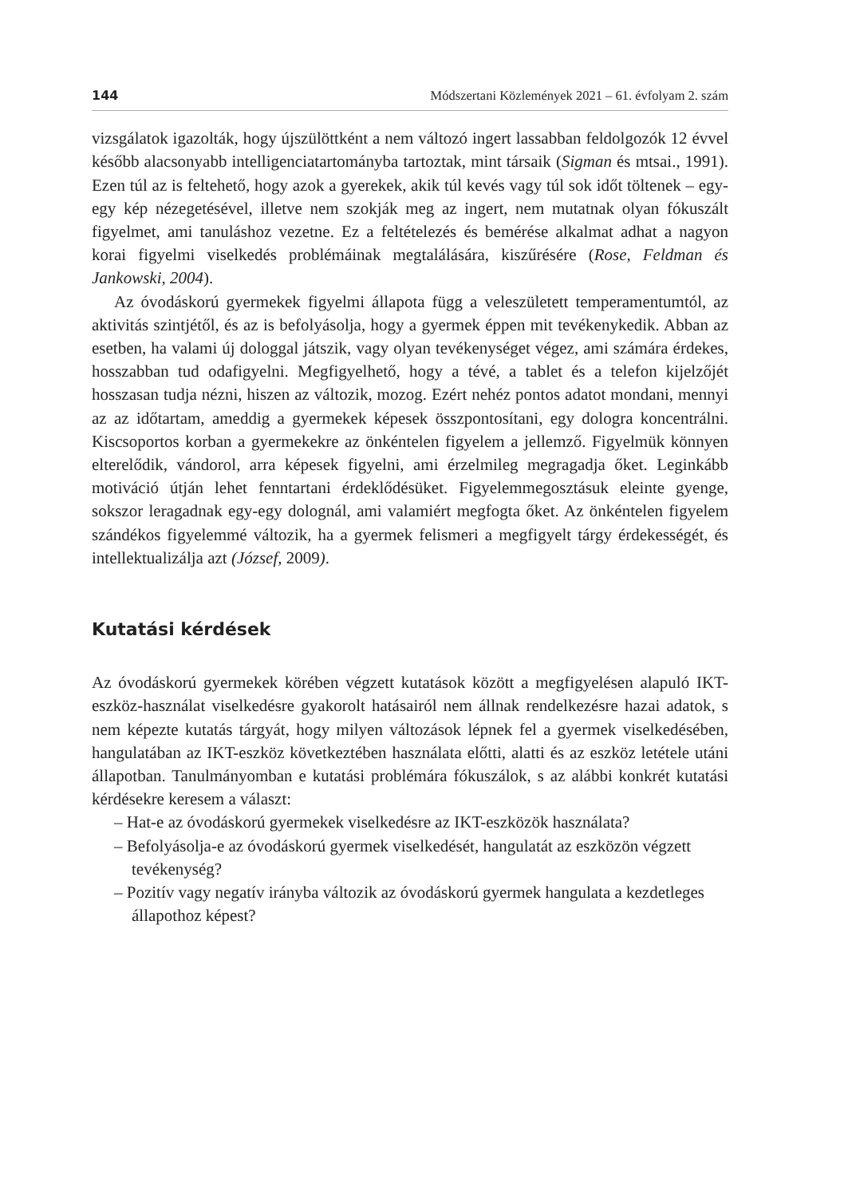144 Módszertani Közlemények 2021 – 61. évfolyam 2. szám
vizsgálatok igazolták, hogy újszülöttként a nem változó ingert lassabban feldolgozók 12 évvel később alacsonyabb intelligenciatartományba tartoztak, mint társaik (Sigman és mtsai., 1991). Ezen túl az is feltehető, hogy azok a gyerekek, akik túl kevés vagy túl sok időt töltenek – egy-egy kép nézegetésével, illetve nem szokják meg az ingert, nem mutatnak olyan fókuszált figyelmet, ami tanuláshoz vezetne. Ez a feltételezés és bemérése alkalmat adhat a nagyon korai figyelmi viselkedés problémáinak megtalálására, kiszűrésére (Rose, Feldman és Jankowski, 2004).
Az óvodáskorú gyermekek figyelmi állapota függ a veleszületett temperamentumtól, az aktivitás szintjétől, és az is befolyásolja, hogy a gyermek éppen mit tevékenykedik. Abban az esetben, ha valami új dologgal játszik, vagy olyan tevékenységet végez, ami számára érdekes, hosszabban tud odafigyelni. Megfigyelhető, hogy a tévé, a tablet és a telefon kijelzőjét hosszasan tudja nézni, hiszen az változik, mozog. Ezért nehéz pontos adatot mondani, mennyi az az időtartam, ameddig a gyermekek képesek összpontosítani, egy dologra koncentrálni. Kiscsoportos korban a gyermekekre az önkéntelen figyelem a jellemző. Figyelmük könnyen elterelődik, vándorol, arra képesek figyelni, ami érzelmileg megragadja őket. Leginkább motiváció útján lehet fenntartani érdeklődésüket. Figyelemmegosztásuk eleinte gyenge, sokszor leragadnak egy-egy dolognál, ami valamiért megfogta őket. Az önkéntelen figyelem szándékos figyelemmé változik, ha a gyermek felismeri a megfigyelt tárgy érdekességét, és intellektualizálja azt (József, 2009).
Kutatási kérdések
Az óvodáskorú gyermekek körében végzett kutatások között a megfigyelésen alapuló IKT-eszköz-használat viselkedésre gyakorolt hatásairól nem állnak rendelkezésre hazai adatok, s nem képezte kutatás tárgyát, hogy milyen változások lépnek fel a gyermek viselkedésében, hangulatában az IKT-eszköz következtében használata előtti, alatti és az eszköz letétele utáni állapotban. Tanulmányomban e kutatási problémára fókuszálok, s az alábbi konkrét kutatási kérdésekre keresem a választ:
– Hat-e az óvodáskorú gyermekek viselkedésre az IKT-eszközök használata?
– Befolyásolja-e az óvodáskorú gyermek viselkedését, hangulatát az eszközön végzett tevékenység?
– Pozitív vagy negatív irányba változik az óvodáskorú gyermek hangulata a kezdetleges állapothoz képest?